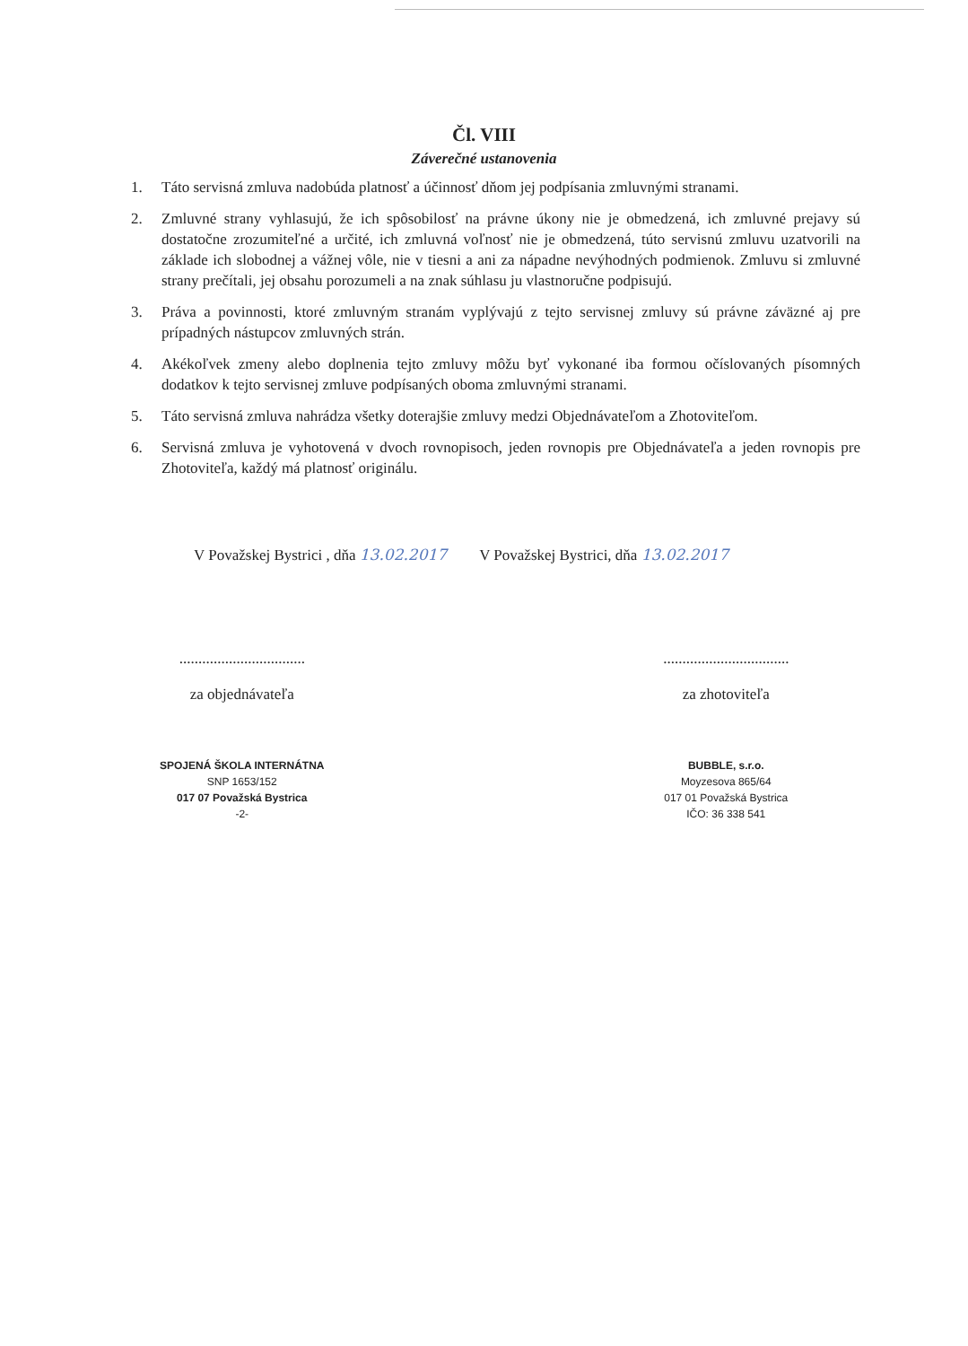Čl. VIII
Záverečné ustanovenia
1. Táto servisná zmluva nadobúda platnosť a účinnosť dňom jej podpísania zmluvnými stranami.
2. Zmluvné strany vyhlasujú, že ich spôsobilosť na právne úkony nie je obmedzená, ich zmluvné prejavy sú dostatočne zrozumiteľné a určité, ich zmluvná voľnosť nie je obmedzená, túto servisnú zmluvu uzatvorili na základe ich slobodnej a vážnej vôle, nie v tiesni a ani za nápadne nevýhodných podmienok. Zmluvu si zmluvné strany prečítali, jej obsahu porozumeli a na znak súhlasu ju vlastnoručne podpisujú.
3. Práva a povinnosti, ktoré zmluvným stranám vyplývajú z tejto servisnej zmluvy sú právne záväzné aj pre prípadných nástupcov zmluvných strán.
4. Akékoľvek zmeny alebo doplnenia tejto zmluvy môžu byť vykonané iba formou očíslovaných písomných dodatkov k tejto servisnej zmluve podpísaných oboma zmluvnými stranami.
5. Táto servisná zmluva nahrádza všetky doterajšie zmluvy medzi Objednávateľom a Zhotoviteľom.
6. Servisná zmluva je vyhotovená v dvoch rovnopisoch, jeden rovnopis pre Objednávateľa a jeden rovnopis pre Zhotoviteľa, každý má platnosť originálu.
V Považskej Bystrici , dňa 13.02.2017 V Považskej Bystrici, dňa 13.02.2017
.................................
za objednávateľa
.................................
za zhotoviteľa
SPOJENÁ ŠKOLA INTERNÁTNA
SNP 1653/152
017 07 Považská Bystrica
-2-
BUBBLE, s.r.o.
Moyzesova 865/64
017 01 Považská Bystrica
IČO: 36 338 541